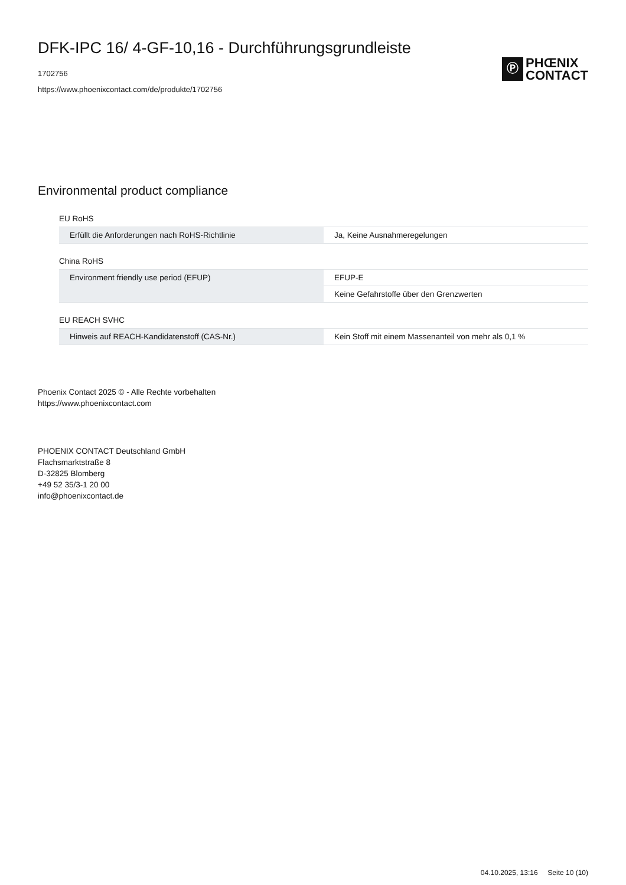DFK-IPC 16/ 4-GF-10,16 - Durchführungsgrundleiste
1702756
https://www.phoenixcontact.com/de/produkte/1702756
Ⓟ
PHŒNIX
CONTACT
Environmental product compliance
EU RoHS
| Erfüllt die Anforderungen nach RoHS-Richtlinie | Ja, Keine Ausnahmeregelungen |
China RoHS
| Environment friendly use period (EFUP) | EFUP-E |
| | Keine Gefahrstoffe über den Grenzwerten |
EU REACH SVHC
| Hinweis auf REACH-Kandidatenstoff (CAS-Nr.) | Kein Stoff mit einem Massenanteil von mehr als 0,1 % |
Phoenix Contact 2025 © - Alle Rechte vorbehalten
https://www.phoenixcontact.com
PHOENIX CONTACT Deutschland GmbH
Flachsmarktstraße 8
D-32825 Blomberg
+49 52 35/3-1 20 00
info@phoenixcontact.de
04.10.2025, 13:16 Seite 10 (10)